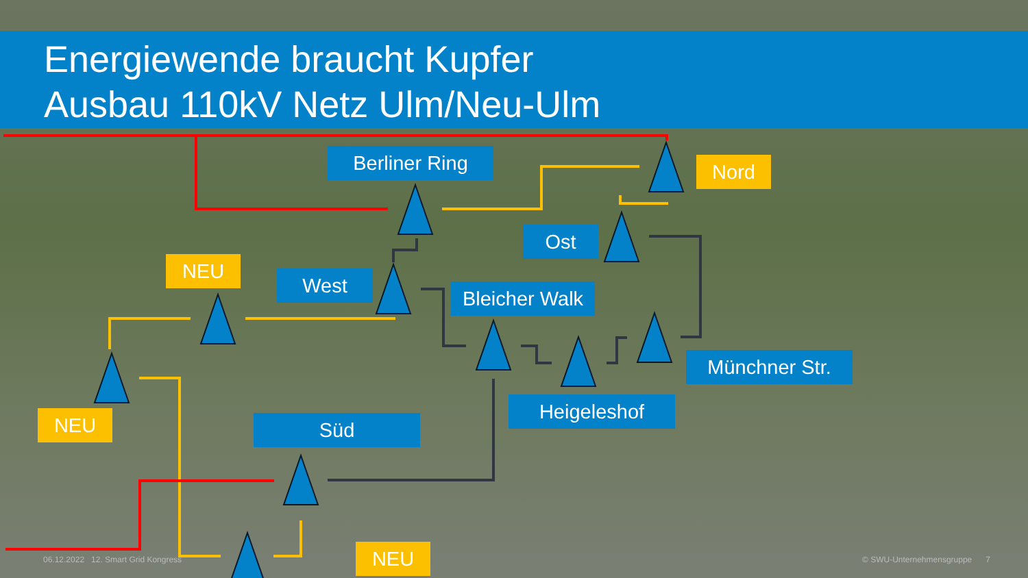Energiewende braucht Kupfer
Ausbau 110kV Netz Ulm/Neu-Ulm
Berliner Ring Nord
Ost
NEU
West
Bleicher Walk
Münchner Str.
NEU
Heigeleshof
Süd
NEU
06.12.2022 12. Smart Grid Kongress
© SWU-Unternehmensgruppe 7